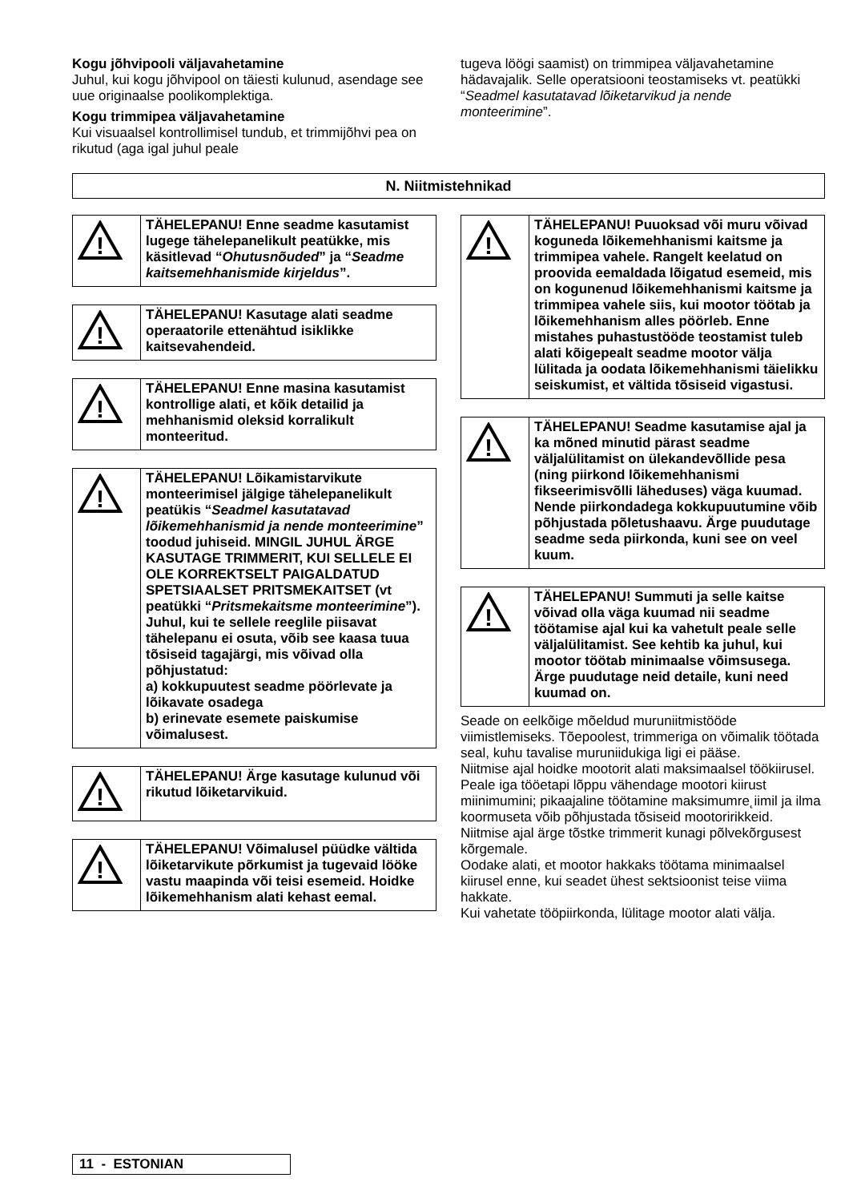Kogu jõhvipooli väljavahetamine
Juhul, kui kogu jõhvipool on täiesti kulunud, asendage see uue originaalse poolikomplektiga.
Kogu trimmipea väljavahetamine
Kui visuaalsel kontrollimisel tundub, et trimmijõhvi pea on rikutud (aga igal juhul peale
tugeva löögi saamist) on trimmipea väljavahetamine hädavajalik. Selle operatsiooni teostamiseks vt. peatükki “Seadmel kasutatavad lõiketarvikud ja nende monteerimine”.
N. Niitmistehnikad
!
TÄHELEPANU! Enne seadme kasutamist lugege tähelepanelikult peatükke, mis käsitlevad “Ohutusnõuded” ja “Seadme kaitsemehhanismide kirjeldus”.
!
TÄHELEPANU! Kasutage alati seadme operaatorile ettenähtud isiklikke kaitsevahendeid.
!
TÄHELEPANU! Enne masina kasutamist kontrollige alati, et kõik detailid ja mehhanismid oleksid korralikult monteeritud.
!
TÄHELEPANU! Lõikamistarvikute monteerimisel jälgige tähelepanelikult peatükis “Seadmel kasutatavad lõikemehhanismid ja nende monteerimine” toodud juhiseid. MINGIL JUHUL ÄRGE KASUTAGE TRIMMERIT, KUI SELLELE EI OLE KORREKTSELT PAIGALDATUD SPETSIAALSET PRITSMEKAITSET (vt peatükki “Pritsmekaitsme monteerimine”). Juhul, kui te sellele reeglile piisavat tähelepanu ei osuta, võib see kaasa tuua tõsiseid tagajärgi, mis võivad olla põhjustatud:
a) kokkupuutest seadme pöörlevate ja lõikavate osadega
b) erinevate esemete paiskumise võimalusest.
!
TÄHELEPANU! Ärge kasutage kulunud või rikutud lõiketarvikuid.
!
TÄHELEPANU! Võimalusel püüdke vältida lõiketarvikute põrkumist ja tugevaid lööke vastu maapinda või teisi esemeid. Hoidke lõikemehhanism alati kehast eemal.
!
TÄHELEPANU! Puuoksad või muru võivad koguneda lõikemehhanismi kaitsme ja trimmipea vahele. Rangelt keelatud on proovida eemaldada lõigatud esemeid, mis on kogunenud lõikemehhanismi kaitsme ja trimmipea vahele siis, kui mootor töötab ja lõikemehhanism alles pöörleb. Enne mistahes puhastustööde teostamist tuleb alati kõigepealt seadme mootor välja lülitada ja oodata lõikemehhanismi täielikku seiskumist, et vältida tõsiseid vigastusi.
!
TÄHELEPANU! Seadme kasutamise ajal ja ka mõned minutid pärast seadme väljalülitamist on ülekandevõllide pesa (ning piirkond lõikemehhanismi fikseerimisvõlli läheduses) väga kuumad. Nende piirkondadega kokkupuutumine võib põhjustada põletushaavu. Ärge puudutage seadme seda piirkonda, kuni see on veel kuum.
!
TÄHELEPANU! Summuti ja selle kaitse võivad olla väga kuumad nii seadme töötamise ajal kui ka vahetult peale selle väljalülitamist. See kehtib ka juhul, kui mootor töötab minimaalse võimsusega. Ärge puudutage neid detaile, kuni need kuumad on.
Seade on eelkõige mõeldud muruniitmistööde viimistlemiseks. Tõepoolest, trimmeriga on võimalik töötada seal, kuhu tavalise muruniidukiga ligi ei pääse.
Niitmise ajal hoidke mootorit alati maksimaalsel töökiirusel. Peale iga tööetapi lõppu vähendage mootori kiirust miinimumini; pikaajaline töötamine maksimumre˛iimil ja ilma koormuseta võib põhjustada tõsiseid mootoririkkeid.
Niitmise ajal ärge tõstke trimmerit kunagi põlvekõrgusest kõrgemale.
Oodake alati, et mootor hakkaks töötama minimaalsel kiirusel enne, kui seadet ühest sektsioonist teise viima hakkate.
Kui vahetate tööpiirkonda, lülitage mootor alati välja.
11 - ESTONIAN